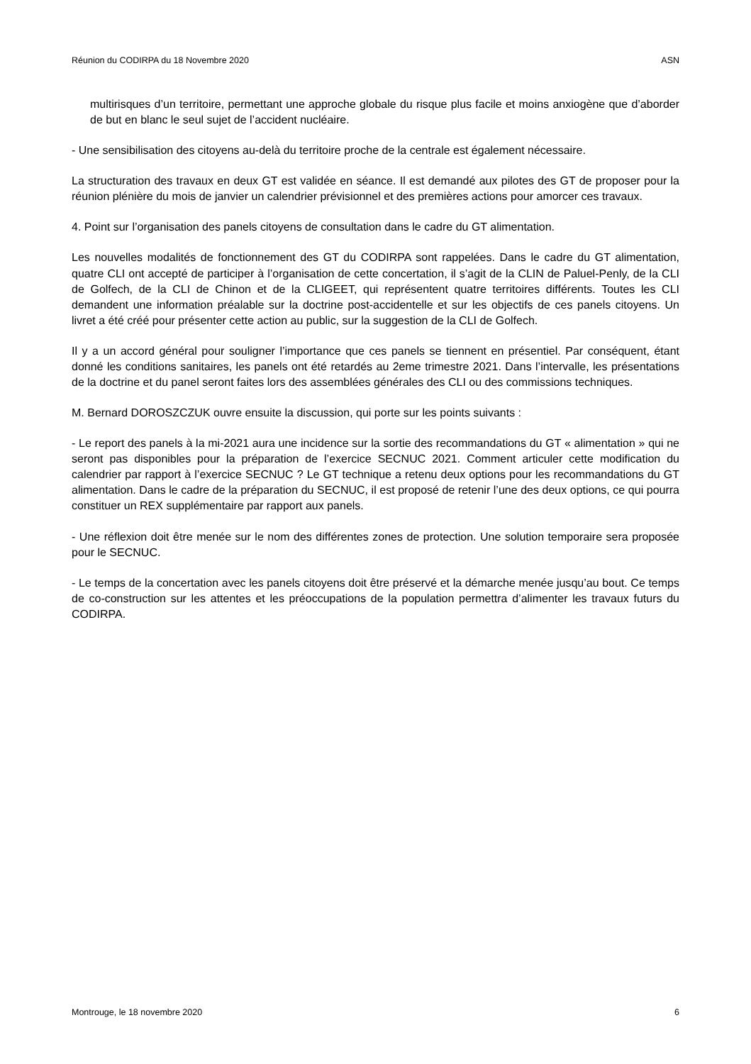Réunion du CODIRPA du 18 Novembre 2020 ASN
multirisques d’un territoire, permettant une approche globale du risque plus facile et moins anxiogène que d’aborder de but en blanc le seul sujet de l’accident nucléaire.
- Une sensibilisation des citoyens au-delà du territoire proche de la centrale est également nécessaire.
La structuration des travaux en deux GT est validée en séance. Il est demandé aux pilotes des GT de proposer pour la réunion plénière du mois de janvier un calendrier prévisionnel et des premières actions pour amorcer ces travaux.
4. Point sur l’organisation des panels citoyens de consultation dans le cadre du GT alimentation.
Les nouvelles modalités de fonctionnement des GT du CODIRPA sont rappelées. Dans le cadre du GT alimentation, quatre CLI ont accepté de participer à l’organisation de cette concertation, il s’agit de la CLIN de Paluel-Penly, de la CLI de Golfech, de la CLI de Chinon et de la CLIGEET, qui représentent quatre territoires différents. Toutes les CLI demandent une information préalable sur la doctrine post-accidentelle et sur les objectifs de ces panels citoyens. Un livret a été créé pour présenter cette action au public, sur la suggestion de la CLI de Golfech.
Il y a un accord général pour souligner l’importance que ces panels se tiennent en présentiel. Par conséquent, étant donné les conditions sanitaires, les panels ont été retardés au 2eme trimestre 2021. Dans l’intervalle, les présentations de la doctrine et du panel seront faites lors des assemblées générales des CLI ou des commissions techniques.
M. Bernard DOROSZCZUK ouvre ensuite la discussion, qui porte sur les points suivants :
- Le report des panels à la mi-2021 aura une incidence sur la sortie des recommandations du GT « alimentation » qui ne seront pas disponibles pour la préparation de l’exercice SECNUC 2021. Comment articuler cette modification du calendrier par rapport à l’exercice SECNUC ? Le GT technique a retenu deux options pour les recommandations du GT alimentation. Dans le cadre de la préparation du SECNUC, il est proposé de retenir l’une des deux options, ce qui pourra constituer un REX supplémentaire par rapport aux panels.
- Une réflexion doit être menée sur le nom des différentes zones de protection. Une solution temporaire sera proposée pour le SECNUC.
- Le temps de la concertation avec les panels citoyens doit être préservé et la démarche menée jusqu’au bout. Ce temps de co-construction sur les attentes et les préoccupations de la population permettra d’alimenter les travaux futurs du CODIRPA.
Montrouge, le 18 novembre 2020 6